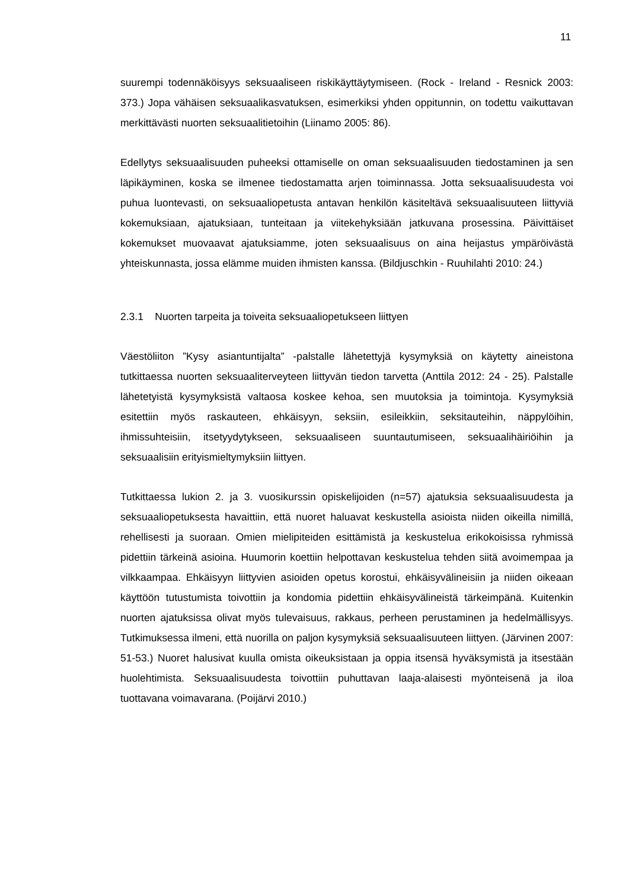11
suurempi todennäköisyys seksuaaliseen riskikäyttäytymiseen. (Rock - Ireland - Resnick 2003: 373.) Jopa vähäisen seksuaalikasvatuksen, esimerkiksi yhden oppitunnin, on todettu vaikuttavan merkittävästi nuorten seksuaalitietoihin (Liinamo 2005: 86).
Edellytys seksuaalisuuden puheeksi ottamiselle on oman seksuaalisuuden tiedostaminen ja sen läpikäyminen, koska se ilmenee tiedostamatta arjen toiminnassa. Jotta seksuaalisuudesta voi puhua luontevasti, on seksuaaliopetusta antavan henkilön käsiteltävä seksuaalisuuteen liittyviä kokemuksiaan, ajatuksiaan, tunteitaan ja viitekehyksiään jatkuvana prosessina. Päivittäiset kokemukset muovaavat ajatuksiamme, joten seksuaalisuus on aina heijastus ympäröivästä yhteiskunnasta, jossa elämme muiden ihmisten kanssa. (Bildjuschkin - Ruuhilahti 2010: 24.)
2.3.1 Nuorten tarpeita ja toiveita seksuaaliopetukseen liittyen
Väestöliiton ”Kysy asiantuntijalta” -palstalle lähetettyjä kysymyksiä on käytetty aineistona tutkittaessa nuorten seksuaaliterveyteen liittyvän tiedon tarvetta (Anttila 2012: 24 - 25). Palstalle lähetetyistä kysymyksistä valtaosa koskee kehoa, sen muutoksia ja toimintoja. Kysymyksiä esitettiin myös raskauteen, ehkäisyyn, seksiin, esileikkiin, seksitauteihin, näppylöihin, ihmissuhteisiin, itsetyydytykseen, seksuaaliseen suuntautumiseen, seksuaalihäiriöihin ja seksuaalisiin erityismieltymyksiin liittyen.
Tutkittaessa lukion 2. ja 3. vuosikurssin opiskelijoiden (n=57) ajatuksia seksuaalisuudesta ja seksuaaliopetuksesta havaittiin, että nuoret haluavat keskustella asioista niiden oikeilla nimillä, rehellisesti ja suoraan. Omien mielipiteiden esittämistä ja keskustelua erikokoisissa ryhmissä pidettiin tärkeinä asioina. Huumorin koettiin helpottavan keskustelua tehden siitä avoimempaa ja vilkkaampaa. Ehkäisyyn liittyvien asioiden opetus korostui, ehkäisyvälineisiin ja niiden oikeaan käyttöön tutustumista toivottiin ja kondomia pidettiin ehkäisyvälineistä tärkeimpänä. Kuitenkin nuorten ajatuksissa olivat myös tulevaisuus, rakkaus, perheen perustaminen ja hedelmällisyys. Tutkimuksessa ilmeni, että nuorilla on paljon kysymyksiä seksuaalisuuteen liittyen. (Järvinen 2007: 51-53.) Nuoret halusivat kuulla omista oikeuksistaan ja oppia itsensä hyväksymistä ja itsestään huolehtimista. Seksuaalisuudesta toivottiin puhuttavan laaja-alaisesti myönteisenä ja iloa tuottavana voimavarana. (Poijärvi 2010.)